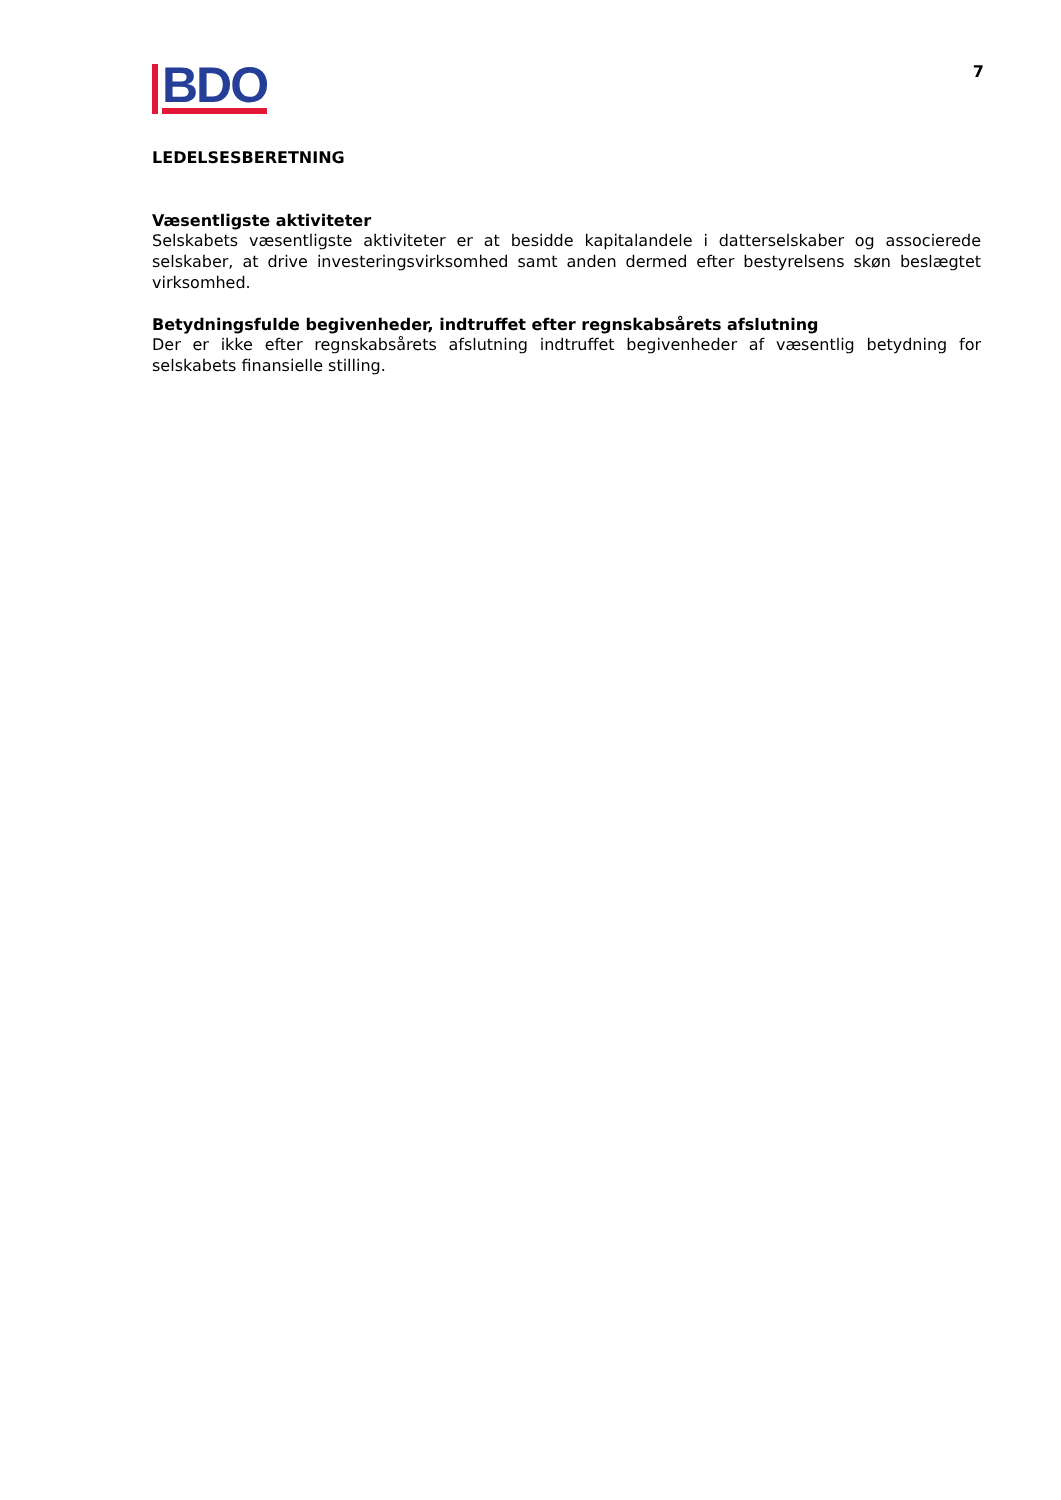7
BDO
LEDELSESBERETNING
Væsentligste aktiviteter
Selskabets væsentligste aktiviteter er at besidde kapitalandele i datterselskaber og associerede selskaber, at drive investeringsvirksomhed samt anden dermed efter bestyrelsens skøn beslægtet virksomhed.
Betydningsfulde begivenheder, indtruffet efter regnskabsårets afslutning
Der er ikke efter regnskabsårets afslutning indtruffet begivenheder af væsentlig betydning for selskabets finansielle stilling.